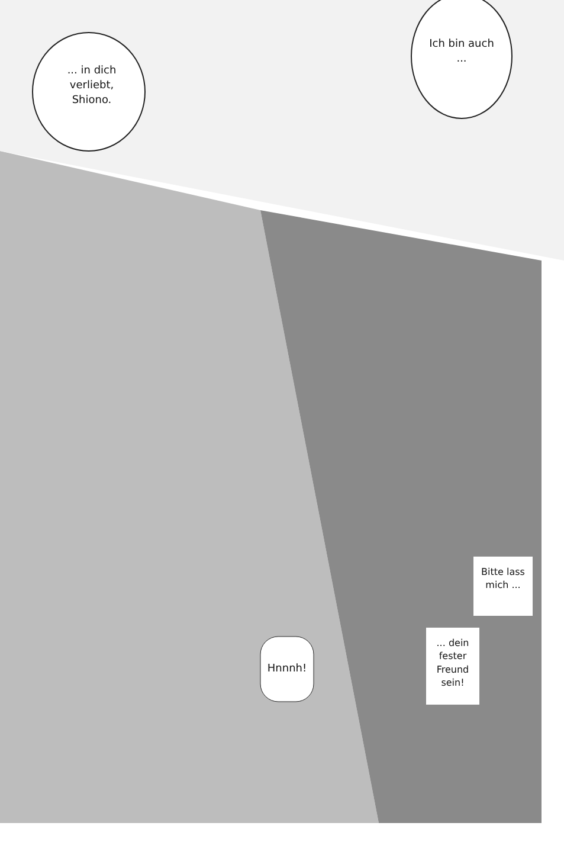... in dich verliebt, Shiono.
Ich bin auch ...
Bitte lass mich ...
... dein fester Freund sein!
Hnnnh!